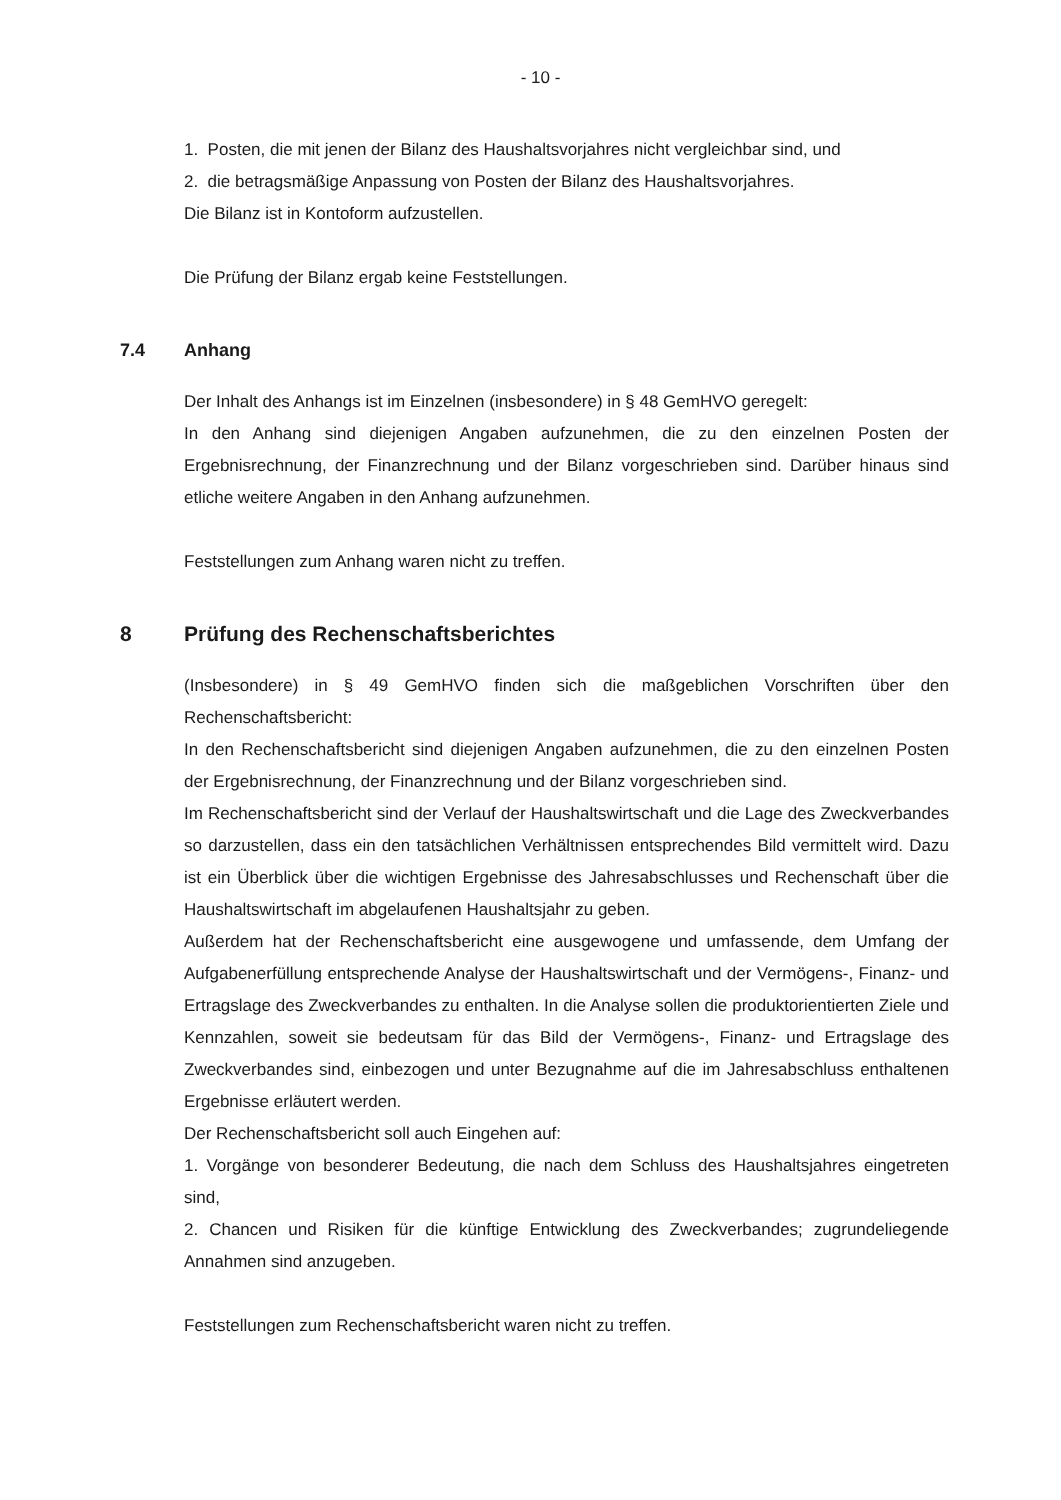- 10 -
1. Posten, die mit jenen der Bilanz des Haushaltsvorjahres nicht vergleichbar sind, und
2. die betragsmäßige Anpassung von Posten der Bilanz des Haushaltsvorjahres.
Die Bilanz ist in Kontoform aufzustellen.
Die Prüfung der Bilanz ergab keine Feststellungen.
7.4 Anhang
Der Inhalt des Anhangs ist im Einzelnen (insbesondere) in § 48 GemHVO geregelt:
In den Anhang sind diejenigen Angaben aufzunehmen, die zu den einzelnen Posten der Ergebnisrechnung, der Finanzrechnung und der Bilanz vorgeschrieben sind. Darüber hinaus sind etliche weitere Angaben in den Anhang aufzunehmen.
Feststellungen zum Anhang waren nicht zu treffen.
8 Prüfung des Rechenschaftsberichtes
(Insbesondere) in § 49 GemHVO finden sich die maßgeblichen Vorschriften über den Rechenschaftsbericht:
In den Rechenschaftsbericht sind diejenigen Angaben aufzunehmen, die zu den einzelnen Posten der Ergebnisrechnung, der Finanzrechnung und der Bilanz vorgeschrieben sind.
Im Rechenschaftsbericht sind der Verlauf der Haushaltswirtschaft und die Lage des Zweckverbandes so darzustellen, dass ein den tatsächlichen Verhältnissen entsprechendes Bild vermittelt wird. Dazu ist ein Überblick über die wichtigen Ergebnisse des Jahresabschlusses und Rechenschaft über die Haushaltswirtschaft im abgelaufenen Haushaltsjahr zu geben.
Außerdem hat der Rechenschaftsbericht eine ausgewogene und umfassende, dem Umfang der Aufgabenerfüllung entsprechende Analyse der Haushaltswirtschaft und der Vermögens-, Finanz- und Ertragslage des Zweckverbandes zu enthalten. In die Analyse sollen die produktorientierten Ziele und Kennzahlen, soweit sie bedeutsam für das Bild der Vermögens-, Finanz- und Ertragslage des Zweckverbandes sind, einbezogen und unter Bezugnahme auf die im Jahresabschluss enthaltenen Ergebnisse erläutert werden.
Der Rechenschaftsbericht soll auch Eingehen auf:
1. Vorgänge von besonderer Bedeutung, die nach dem Schluss des Haushaltsjahres eingetreten sind,
2. Chancen und Risiken für die künftige Entwicklung des Zweckverbandes; zugrundeliegende Annahmen sind anzugeben.
Feststellungen zum Rechenschaftsbericht waren nicht zu treffen.